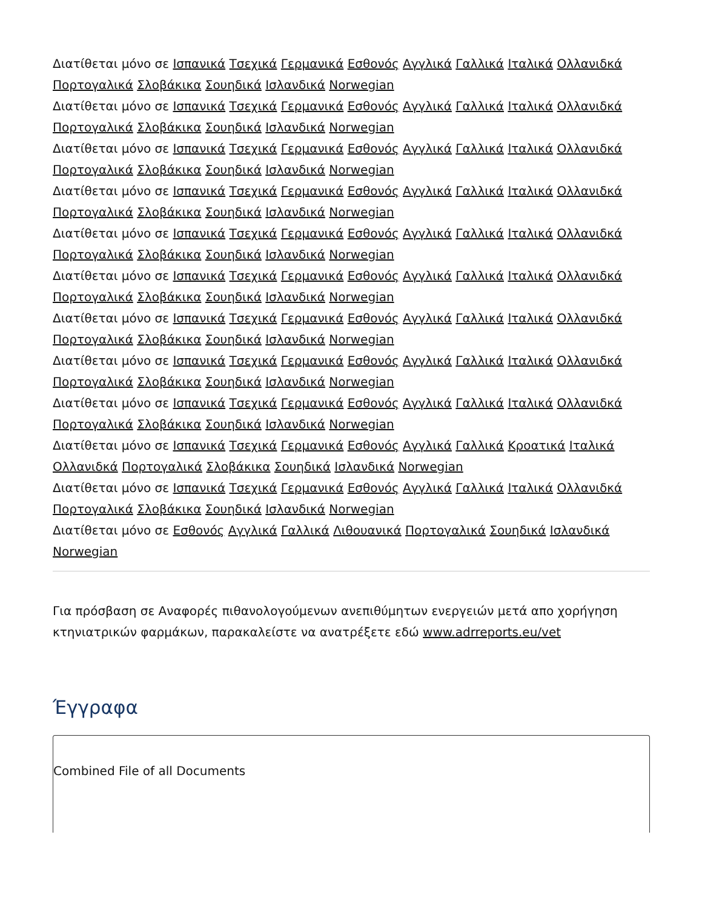Διατίθεται μόνο σε Ισπανικά Τσεχικά Γερμανικά Εσθονός Αγγλικά Γαλλικά Ιταλικά Ολλανιδκά Πορτογαλικά Σλοβάκικα Σουηδικά Ισλανδικά Norwegian
Διατίθεται μόνο σε Ισπανικά Τσεχικά Γερμανικά Εσθονός Αγγλικά Γαλλικά Ιταλικά Ολλανιδκά Πορτογαλικά Σλοβάκικα Σουηδικά Ισλανδικά Norwegian
Διατίθεται μόνο σε Ισπανικά Τσεχικά Γερμανικά Εσθονός Αγγλικά Γαλλικά Ιταλικά Ολλανιδκά Πορτογαλικά Σλοβάκικα Σουηδικά Ισλανδικά Norwegian
Διατίθεται μόνο σε Ισπανικά Τσεχικά Γερμανικά Εσθονός Αγγλικά Γαλλικά Ιταλικά Ολλανιδκά Πορτογαλικά Σλοβάκικα Σουηδικά Ισλανδικά Norwegian
Διατίθεται μόνο σε Ισπανικά Τσεχικά Γερμανικά Εσθονός Αγγλικά Γαλλικά Ιταλικά Ολλανιδκά Πορτογαλικά Σλοβάκικα Σουηδικά Ισλανδικά Norwegian
Διατίθεται μόνο σε Ισπανικά Τσεχικά Γερμανικά Εσθονός Αγγλικά Γαλλικά Ιταλικά Ολλανιδκά Πορτογαλικά Σλοβάκικα Σουηδικά Ισλανδικά Norwegian
Διατίθεται μόνο σε Ισπανικά Τσεχικά Γερμανικά Εσθονός Αγγλικά Γαλλικά Ιταλικά Ολλανιδκά Πορτογαλικά Σλοβάκικα Σουηδικά Ισλανδικά Norwegian
Διατίθεται μόνο σε Ισπανικά Τσεχικά Γερμανικά Εσθονός Αγγλικά Γαλλικά Ιταλικά Ολλανιδκά Πορτογαλικά Σλοβάκικα Σουηδικά Ισλανδικά Norwegian
Διατίθεται μόνο σε Ισπανικά Τσεχικά Γερμανικά Εσθονός Αγγλικά Γαλλικά Ιταλικά Ολλανιδκά Πορτογαλικά Σλοβάκικα Σουηδικά Ισλανδικά Norwegian
Διατίθεται μόνο σε Ισπανικά Τσεχικά Γερμανικά Εσθονός Αγγλικά Γαλλικά Κροατικά Ιταλικά Ολλανιδκά Πορτογαλικά Σλοβάκικα Σουηδικά Ισλανδικά Norwegian
Διατίθεται μόνο σε Ισπανικά Τσεχικά Γερμανικά Εσθονός Αγγλικά Γαλλικά Ιταλικά Ολλανιδκά Πορτογαλικά Σλοβάκικα Σουηδικά Ισλανδικά Norwegian
Διατίθεται μόνο σε Εσθονός Αγγλικά Γαλλικά Λιθουανικά Πορτογαλικά Σουηδικά Ισλανδικά Norwegian
Για πρόσβαση σε Αναφορές πιθανολογούμενων ανεπιθύμητων ενεργειών μετά απο χορήγηση κτηνιατρικών φαρμάκων, παρακαλείστε να ανατρέξετε εδώ www.adrreports.eu/vet
Έγγραφα
Combined File of all Documents